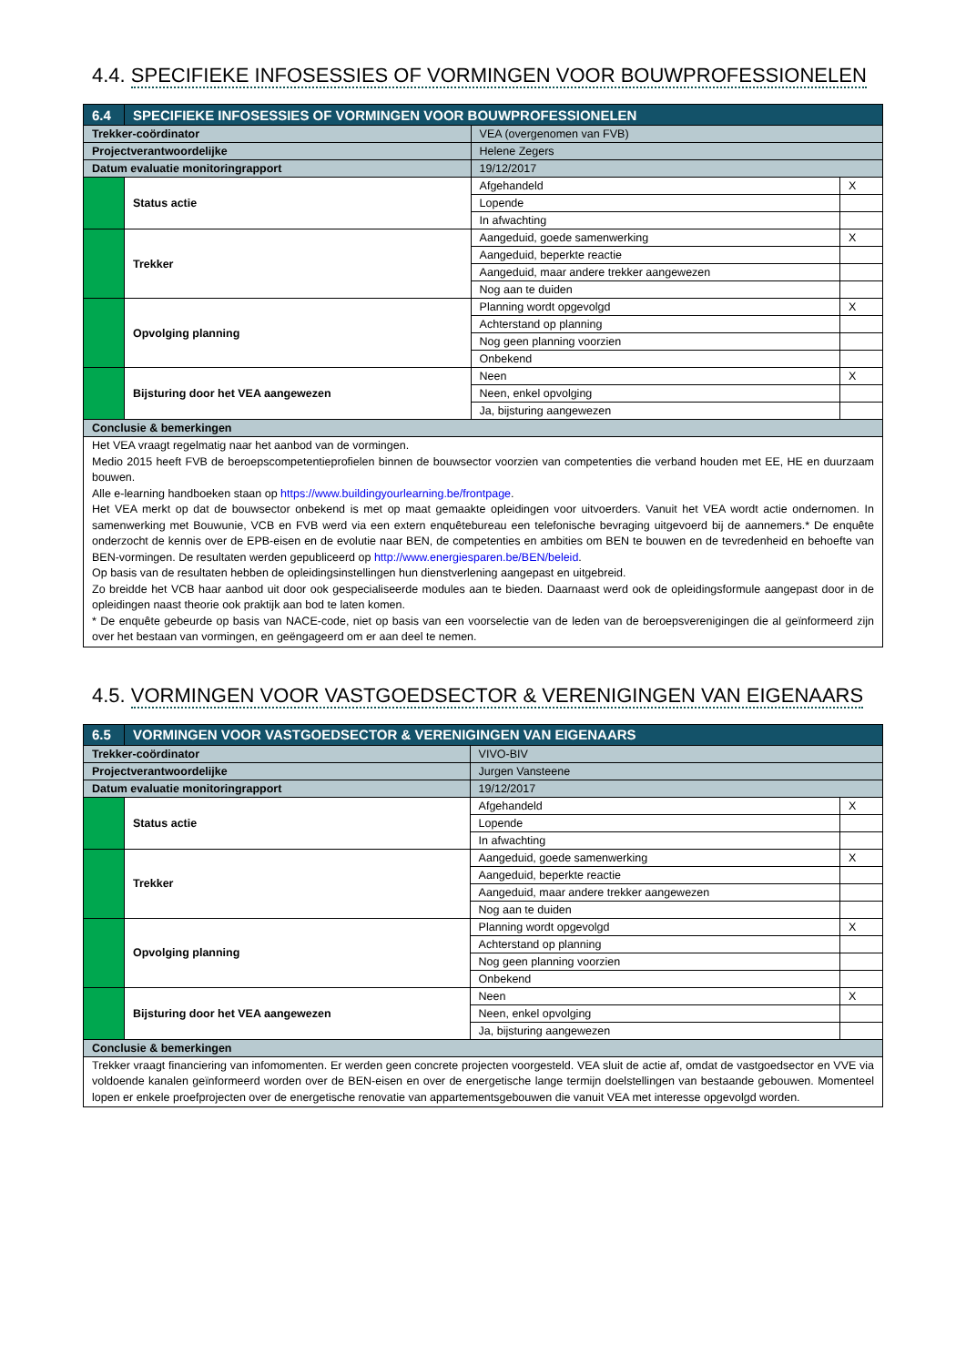4.4. SPECIFIEKE INFOSESSIES OF VORMINGEN VOOR BOUWPROFESSIONELEN
| 6.4 | SPECIFIEKE INFOSESSIES OF VORMINGEN VOOR BOUWPROFESSIONELEN | | | |
| --- | --- | --- | --- | --- |
| Trekker-coördinator | | VEA (overgenomen van FVB) | | |
| Projectverantwoordelijke | | Helene Zegers | | |
| Datum evaluatie monitoringrapport | | 19/12/2017 | | |
| | Status actie | | Afgehandeld | X |
| | | | Lopende | |
| | | | In afwachting | |
| | Trekker | | Aangeduid, goede samenwerking | X |
| | | | Aangeduid, beperkte reactie | |
| | | | Aangeduid, maar andere trekker aangewezen | |
| | | | Nog aan te duiden | |
| | Opvolging planning | | Planning wordt opgevolgd | X |
| | | | Achterstand op planning | |
| | | | Nog geen planning voorzien | |
| | | | Onbekend | |
| | Bijsturing door het VEA aangewezen | | Neen | X |
| | | | Neen, enkel opvolging | |
| | | | Ja, bijsturing aangewezen | |
| Conclusie & bemerkingen | | | | |
| Het VEA vraagt regelmatig naar het aanbod van de vormingen. Medio 2015 heeft FVB de beroepscompetentieprofielen binnen de bouwsector voorzien van competenties die verband houden met EE, HE en duurzaam bouwen. Alle e-learning handboeken staan op https://www.buildingyourlearning.be/frontpage . Het VEA merkt op dat de bouwsector onbekend is met op maat gemaakte opleidingen voor uitvoerders. Vanuit het VEA wordt actie ondernomen. In samenwerking met Bouwunie, VCB en FVB werd via een extern enquêtebureau een telefonische bevraging uitgevoerd bij de aannemers.* De enquête onderzocht de kennis over de EPB-eisen en de evolutie naar BEN, de competenties en ambities om BEN te bouwen en de tevredenheid en behoefte van BEN-vormingen. De resultaten werden gepubliceerd op http://www.energiesparen.be/BEN/beleid . Op basis van de resultaten hebben de opleidingsinstellingen hun dienstverlening aangepast en uitgebreid. Zo breidde het VCB haar aanbod uit door ook gespecialiseerde modules aan te bieden. Daarnaast werd ook de opleidingsformule aangepast door in de opleidingen naast theorie ook praktijk aan bod te laten komen. * De enquête gebeurde op basis van NACE-code, niet op basis van een voorselectie van de leden van de beroepsverenigingen die al geïnformeerd zijn over het bestaan van vormingen, en geëngageerd om er aan deel te nemen. | | | | |
4.5. VORMINGEN VOOR VASTGOEDSECTOR & VERENIGINGEN VAN EIGENAARS
| 6.5 | VORMINGEN VOOR VASTGOEDSECTOR & VERENIGINGEN VAN EIGENAARS | | | |
| --- | --- | --- | --- | --- |
| Trekker-coördinator | | VIVO-BIV | | |
| Projectverantwoordelijke | | Jurgen Vansteene | | |
| Datum evaluatie monitoringrapport | | 19/12/2017 | | |
| | Status actie | | Afgehandeld | X |
| | | | Lopende | |
| | | | In afwachting | |
| | Trekker | | Aangeduid, goede samenwerking | X |
| | | | Aangeduid, beperkte reactie | |
| | | | Aangeduid, maar andere trekker aangewezen | |
| | | | Nog aan te duiden | |
| | Opvolging planning | | Planning wordt opgevolgd | X |
| | | | Achterstand op planning | |
| | | | Nog geen planning voorzien | |
| | | | Onbekend | |
| | Bijsturing door het VEA aangewezen | | Neen | X |
| | | | Neen, enkel opvolging | |
| | | | Ja, bijsturing aangewezen | |
| Conclusie & bemerkingen | | | | |
| Trekker vraagt financiering van infomomenten. Er werden geen concrete projecten voorgesteld. VEA sluit de actie af, omdat de vastgoedsector en VVE via voldoende kanalen geïnformeerd worden over de BEN-eisen en over de energetische lange termijn doelstellingen van bestaande gebouwen. Momenteel lopen er enkele proefprojecten over de energetische renovatie van appartementsgebouwen die vanuit VEA met interesse opgevolgd worden. | | | | |